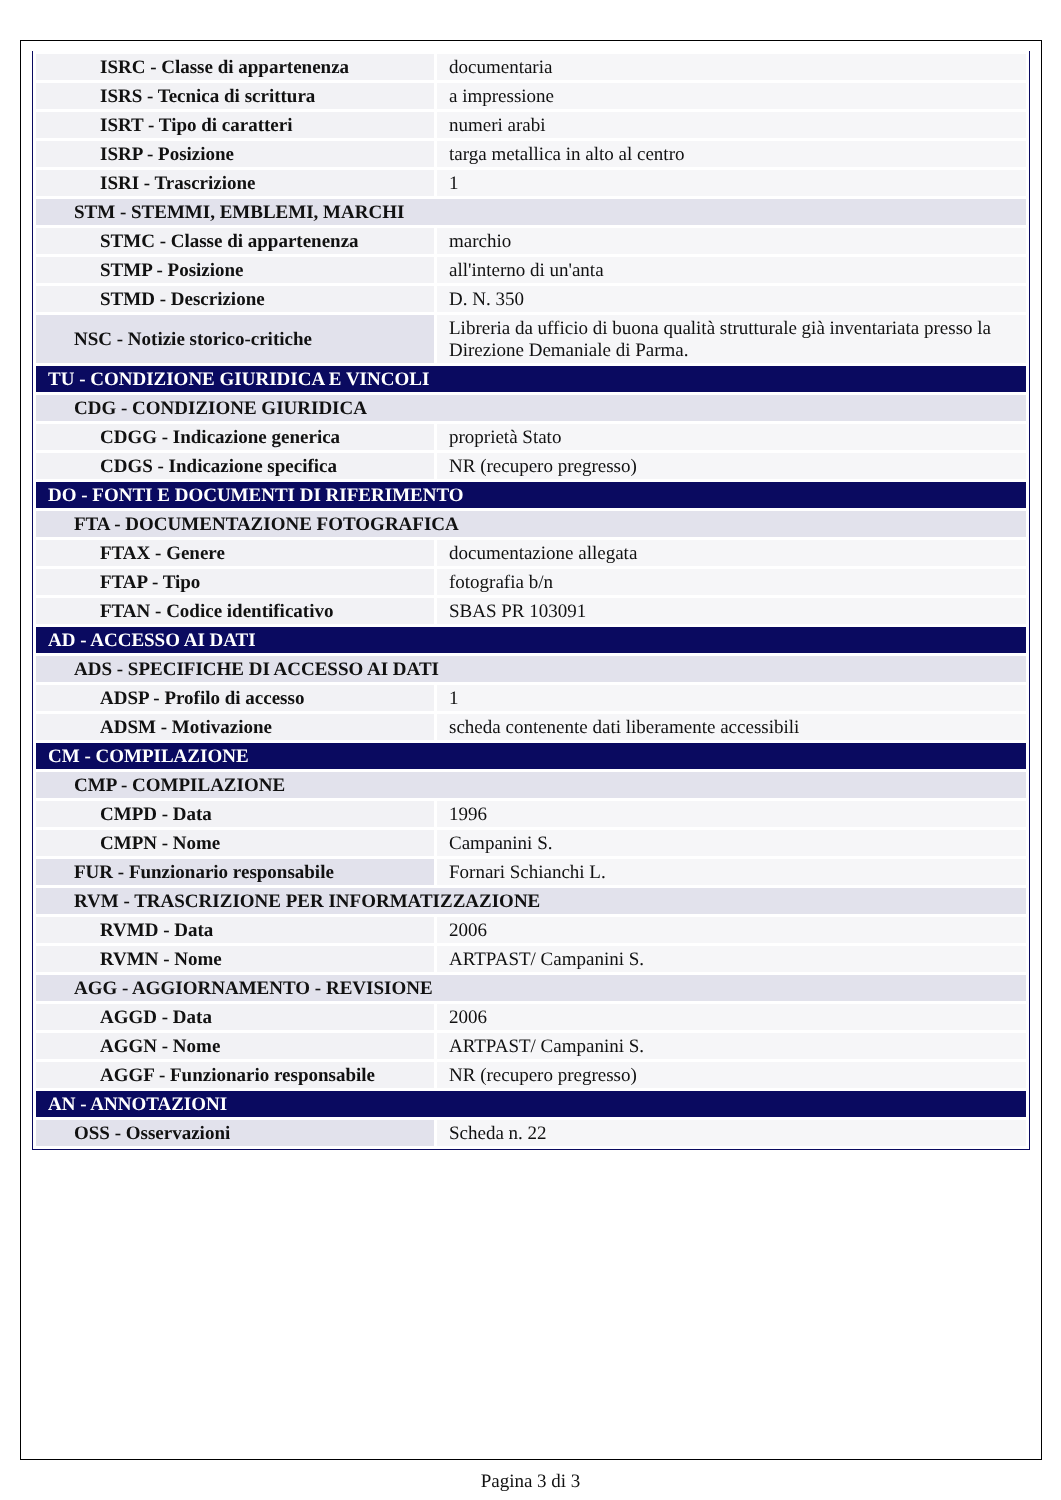| ISRC - Classe di appartenenza | documentaria |
| ISRS - Tecnica di scrittura | a impressione |
| ISRT - Tipo di caratteri | numeri arabi |
| ISRP - Posizione | targa metallica in alto al centro |
| ISRI - Trascrizione | 1 |
| STM - STEMMI, EMBLEMI, MARCHI | |
| STMC - Classe di appartenenza | marchio |
| STMP - Posizione | all'interno di un'anta |
| STMD - Descrizione | D. N. 350 |
| NSC - Notizie storico-critiche | Libreria da ufficio di buona qualità strutturale già inventariata presso la Direzione Demaniale di Parma. |
| TU - CONDIZIONE GIURIDICA E VINCOLI | |
| CDG - CONDIZIONE GIURIDICA | |
| CDGG - Indicazione generica | proprietà Stato |
| CDGS - Indicazione specifica | NR (recupero pregresso) |
| DO - FONTI E DOCUMENTI DI RIFERIMENTO | |
| FTA - DOCUMENTAZIONE FOTOGRAFICA | |
| FTAX - Genere | documentazione allegata |
| FTAP - Tipo | fotografia b/n |
| FTAN - Codice identificativo | SBAS PR 103091 |
| AD - ACCESSO AI DATI | |
| ADS - SPECIFICHE DI ACCESSO AI DATI | |
| ADSP - Profilo di accesso | 1 |
| ADSM - Motivazione | scheda contenente dati liberamente accessibili |
| CM - COMPILAZIONE | |
| CMP - COMPILAZIONE | |
| CMPD - Data | 1996 |
| CMPN - Nome | Campanini S. |
| FUR - Funzionario responsabile | Fornari Schianchi L. |
| RVM - TRASCRIZIONE PER INFORMATIZZAZIONE | |
| RVMD - Data | 2006 |
| RVMN - Nome | ARTPAST/ Campanini S. |
| AGG - AGGIORNAMENTO - REVISIONE | |
| AGGD - Data | 2006 |
| AGGN - Nome | ARTPAST/ Campanini S. |
| AGGF - Funzionario responsabile | NR (recupero pregresso) |
| AN - ANNOTAZIONI | |
| OSS - Osservazioni | Scheda n. 22 |
Pagina 3 di 3